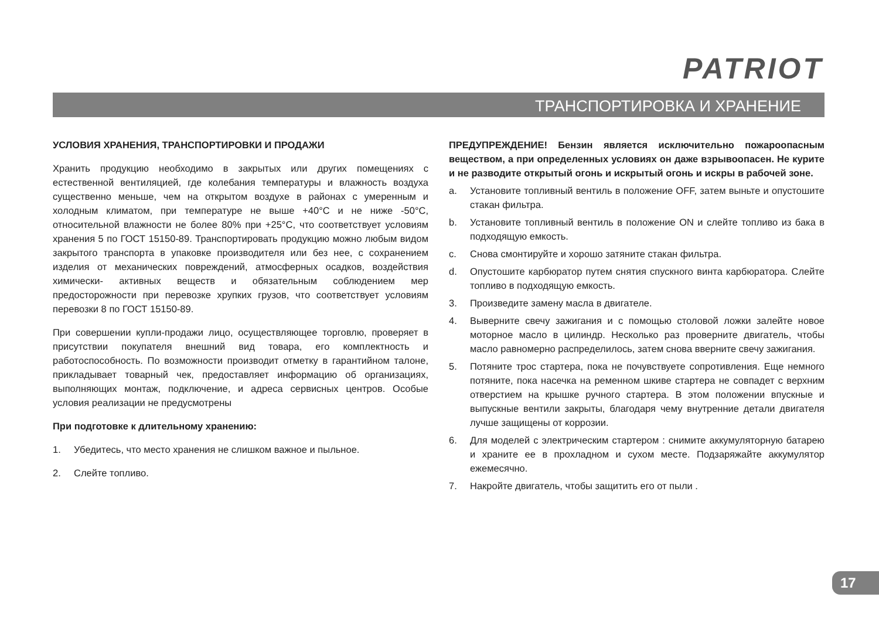PATRIOT
ТРАНСПОРТИРОВКА И ХРАНЕНИЕ
УСЛОВИЯ ХРАНЕНИЯ, ТРАНСПОРТИРОВКИ И ПРОДАЖИ
Хранить продукцию необходимо в закрытых или других помещениях с естественной вентиляцией, где колебания температуры и влажность воздуха существенно меньше, чем на открытом воздухе в районах с умеренным и холодным климатом, при температуре не выше +40°С и не ниже -50°С, относительной влажности не более 80% при +25°С, что соответствует условиям хранения 5 по ГОСТ 15150-89. Транспортировать продукцию можно любым видом закрытого транспорта в упаковке производителя или без нее, с сохранением изделия от механических повреждений, атмосферных осадков, воздействия химически- активных веществ и обязательным соблюдением мер предосторожности при перевозке хрупких грузов, что соответствует условиям перевозки 8 по ГОСТ 15150-89.
При совершении купли-продажи лицо, осуществляющее торговлю, проверяет в присутствии покупателя внешний вид товара, его комплектность и работоспособность. По возможности производит отметку в гарантийном талоне, прикладывает товарный чек, предоставляет информацию об организациях, выполняющих монтаж, подключение, и адреса сервисных центров. Особые условия реализации не предусмотрены
При подготовке к длительному хранению:
1. Убедитесь, что место хранения не слишком важное и пыльное.
2. Слейте топливо.
ПРЕДУПРЕЖДЕНИЕ! Бензин является исключительно пожароопасным веществом, а при определенных условиях он даже взрывоопасен. Не курите и не разводите открытый огонь и искрытый огонь и искры в рабочей зоне.
a. Установите топливный вентиль в положение OFF, затем выньте и опустошите стакан фильтра.
b. Установите топливный вентиль в положение ON и слейте топливо из бака в подходящую емкость.
c. Снова смонтируйте и хорошо затяните стакан фильтра.
d. Опустошите карбюратор путем снятия спускного винта карбюратора. Слейте топливо в подходящую емкость.
3. Произведите замену масла в двигателе.
4. Выверните свечу зажигания и с помощью столовой ложки залейте новое моторное масло в цилиндр. Несколько раз проверните двигатель, чтобы масло равномерно распределилось, затем снова вверните свечу зажигания.
5. Потяните трос стартера, пока не почувствуете сопротивления. Еще немного потяните, пока насечка на ременном шкиве стартера не совпадет с верхним отверстием на крышке ручного стартера. В этом положении впускные и выпускные вентили закрыты, благодаря чему внутренние детали двигателя лучше защищены от коррозии.
6. Для моделей с электрическим стартером : снимите аккумуляторную батарею и храните ее в прохладном и сухом месте. Подзаряжайте аккумулятор ежемесячно.
7. Накройте двигатель, чтобы защитить его от пыли .
17